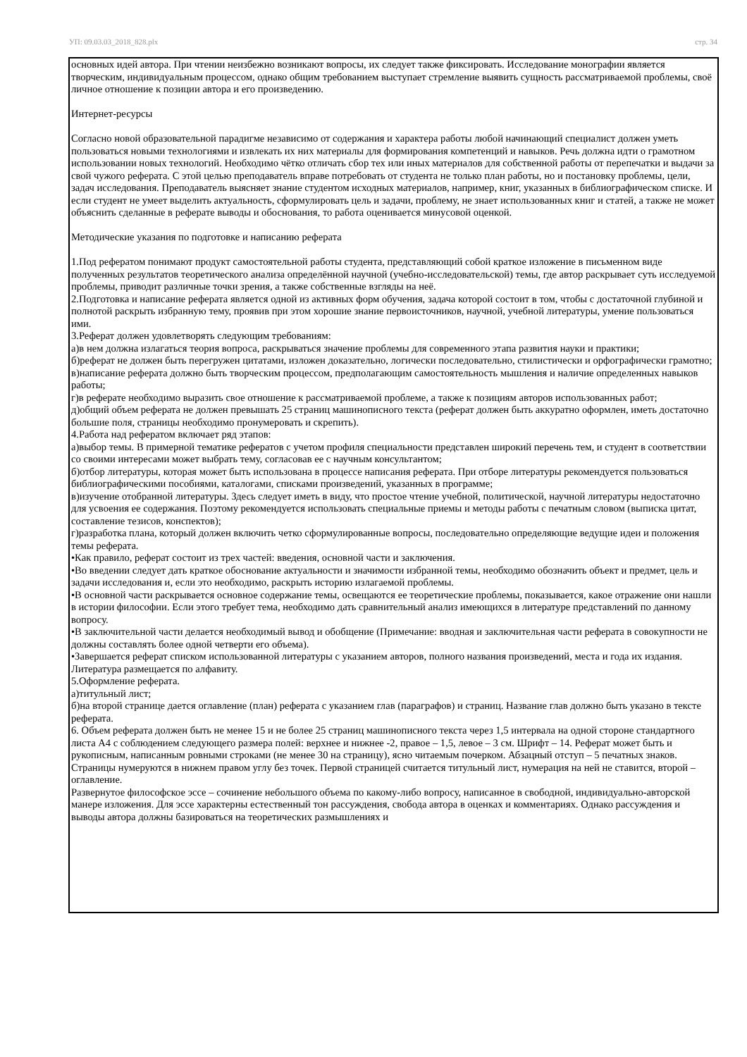УП: 09.03.03_2018_828.plx стр. 34
основных идей автора. При чтении неизбежно возникают вопросы, их следует также фиксировать. Исследование монографии является творческим, индивидуальным процессом, однако общим требованием выступает стремление выявить сущность рассматриваемой проблемы, своё личное отношение к позиции автора и его произведению.
Интернет-ресурсы
Согласно новой образовательной парадигме независимо от содержания и характера работы любой начинающий специалист должен уметь пользоваться новыми технологиями и извлекать их них материалы для формирования компетенций и навыков. Речь должна идти о грамотном использовании новых технологий. Необходимо чётко отличать сбор тех или иных материалов для собственной работы от перепечатки и выдачи за свой чужого реферата. С этой целью преподаватель вправе потребовать от студента не только план работы, но и постановку проблемы, цели, задач исследования. Преподаватель выясняет знание студентом исходных материалов, например, книг, указанных в библиографическом списке. И если студент не умеет выделить актуальность, сформулировать цель и задачи, проблему, не знает использованных книг и статей, а также не может объяснить сделанные в реферате выводы и обоснования, то работа оценивается минусовой оценкой.
Методические указания по подготовке и написанию реферата
1.Под рефератом понимают продукт самостоятельной работы студента, представляющий собой краткое изложение в письменном виде полученных результатов теоретического анализа определённой научной (учебно-исследовательской) темы, где автор раскрывает суть исследуемой проблемы, приводит различные точки зрения, а также собственные взгляды на неё.
2.Подготовка и написание реферата является одной из активных форм обучения, задача которой состоит в том, чтобы с достаточной глубиной и полнотой раскрыть избранную тему, проявив при этом хорошие знание первоисточников, научной, учебной литературы, умение пользоваться ими.
3.Реферат должен удовлетворять следующим требованиям:
а)в нем должна излагаться теория вопроса, раскрываться значение проблемы для современного этапа развития науки и практики;
б)реферат не должен быть перегружен цитатами, изложен доказательно, логически последовательно, стилистически и орфографически грамотно;
в)написание реферата должно быть творческим процессом, предполагающим самостоятельность мышления и наличие определенных навыков работы;
г)в реферате необходимо выразить свое отношение к рассматриваемой проблеме, а также к позициям авторов использованных работ;
д)общий объем реферата не должен превышать 25 страниц машинописного текста (реферат должен быть аккуратно оформлен, иметь достаточно большие поля, страницы необходимо пронумеровать и скрепить).
4.Работа над рефератом включает ряд этапов:
а)выбор темы. В примерной тематике рефератов с учетом профиля специальности представлен широкий перечень тем, и студент в соответствии со своими интересами может выбрать тему, согласовав ее с научным консультантом;
б)отбор литературы, которая может быть использована в процессе написания реферата. При отборе литературы рекомендуется пользоваться библиографическими пособиями, каталогами, списками произведений, указанных в программе;
в)изучение отобранной литературы. Здесь следует иметь в виду, что простое чтение учебной, политической, научной литературы недостаточно для усвоения ее содержания. Поэтому рекомендуется использовать специальные приемы и методы работы с печатным словом (выписка цитат, составление тезисов, конспектов);
г)разработка плана, который должен включить четко сформулированные вопросы, последовательно определяющие ведущие идеи и положения темы реферата.
•Как правило, реферат состоит из трех частей: введения, основной части и заключения.
•Во введении следует дать краткое обоснование актуальности и значимости избранной темы, необходимо обозначить объект и предмет, цель и задачи исследования и, если это необходимо, раскрыть историю излагаемой проблемы.
•В основной части раскрывается основное содержание темы, освещаются ее теоретические проблемы, показывается, какое отражение они нашли в истории философии. Если этого требует тема, необходимо дать сравнительный анализ имеющихся в литературе представлений по данному вопросу.
•В заключительной части делается необходимый вывод и обобщение (Примечание: вводная и заключительная части реферата в совокупности не должны составлять более одной четверти его объема).
•Завершается реферат списком использованной литературы с указанием авторов, полного названия произведений, места и года их издания. Литература размещается по алфавиту.
5.Оформление реферата.
а)титульный лист;
б)на второй странице дается оглавление (план) реферата с указанием глав (параграфов) и страниц. Название глав должно быть указано в тексте реферата.
6. Объем реферата должен быть не менее 15 и не более 25 страниц машинописного текста через 1,5 интервала на одной стороне стандартного листа А4 с соблюдением следующего размера полей: верхнее и нижнее -2, правое – 1,5, левое – 3 см. Шрифт – 14. Реферат может быть и рукописным, написанным ровными строками (не менее 30 на страницу), ясно читаемым почерком. Абзацный отступ – 5 печатных знаков. Страницы нумеруются в нижнем правом углу без точек. Первой страницей считается титульный лист, нумерация на ней не ставится, второй – оглавление.
Развернутое философское эссе – сочинение небольшого объема по какому-либо вопросу, написанное в свободной, индивидуально-авторской манере изложения. Для эссе характерны естественный тон рассуждения, свобода автора в оценках и комментариях. Однако рассуждения и выводы автора должны базироваться на теоретических размышлениях и